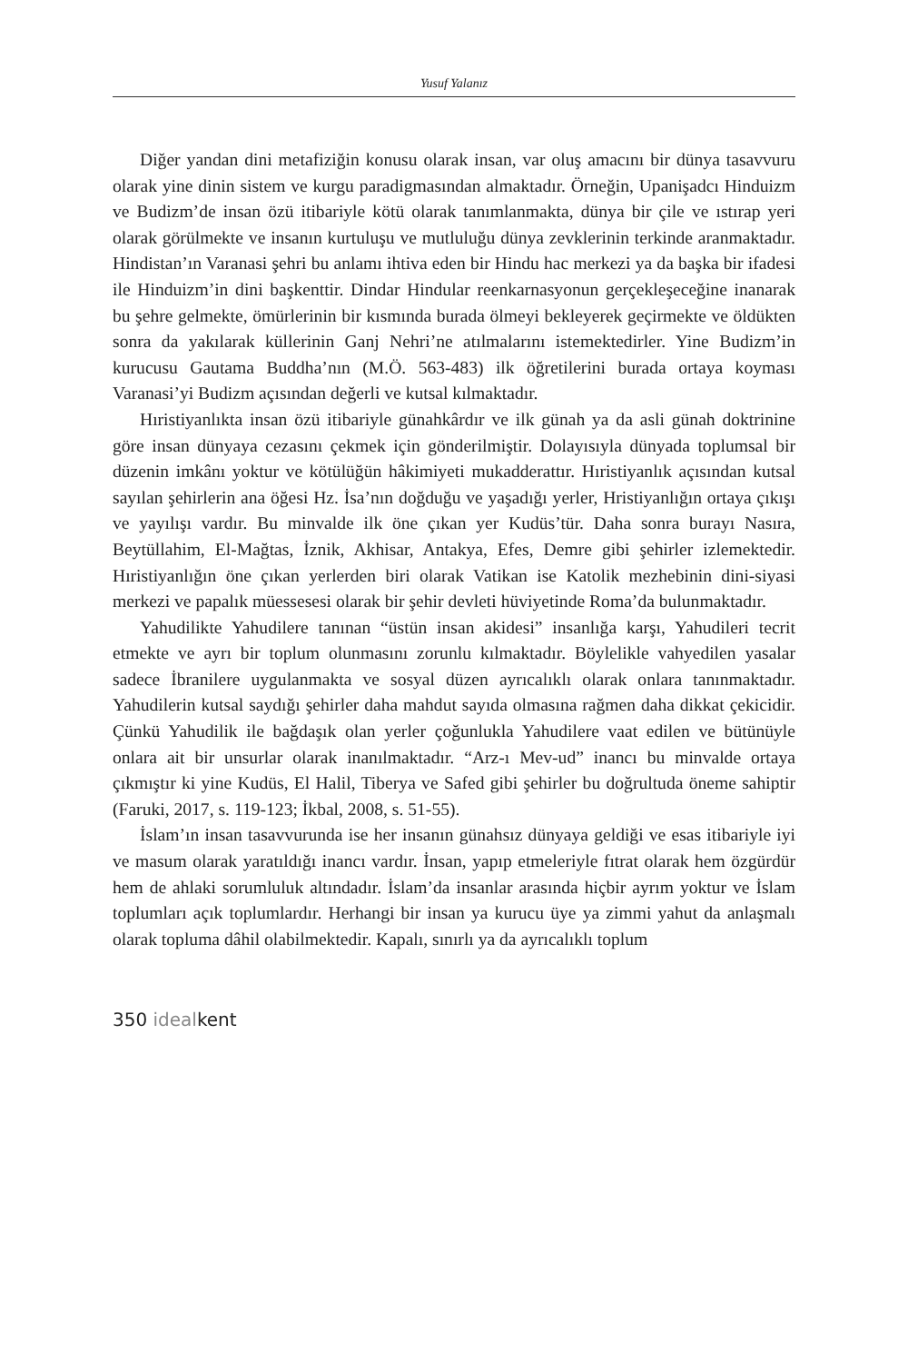Yusuf Yalanız
Diğer yandan dini metafiziğin konusu olarak insan, var oluş amacını bir dünya tasavvuru olarak yine dinin sistem ve kurgu paradigmasından almaktadır. Örneğin, Upanişadcı Hinduizm ve Budizm’de insan özü itibariyle kötü olarak tanımlanmakta, dünya bir çile ve ıstırap yeri olarak görülmekte ve insanın kurtuluşu ve mutluluğu dünya zevklerinin terkinde aranmaktadır. Hindistan’ın Varanasi şehri bu anlamı ihtiva eden bir Hindu hac merkezi ya da başka bir ifadesi ile Hinduizm’in dini başkenttir. Dindar Hindular reenkarnasyonun gerçekleşeceğine inanarak bu şehre gelmekte, ömürlerinin bir kısmında burada ölmeyi bekleyerek geçirmekte ve öldükten sonra da yakılarak küllerinin Ganj Nehri’ne atılmalarını istemektedirler. Yine Budizm’in kurucusu Gautama Buddha’nın (M.Ö. 563-483) ilk öğretilerini burada ortaya koyması Varanasi’yi Budizm açısından değerli ve kutsal kılmaktadır.
Hıristiyanlıkta insan özü itibariyle günahkârdır ve ilk günah ya da asli günah doktrinine göre insan dünyaya cezasını çekmek için gönderilmiştir. Dolayısıyla dünyada toplumsal bir düzenin imkânı yoktur ve kötülüğün hâkimiyeti mukadderattır. Hıristiyanlık açısından kutsal sayılan şehirlerin ana öğesi Hz. İsa’nın doğduğu ve yaşadığı yerler, Hristiyanlığın ortaya çıkışı ve yayılışı vardır. Bu minvalde ilk öne çıkan yer Kudüs’tür. Daha sonra burayı Nasıra, Beytüllahim, El-Mağtas, İznik, Akhisar, Antakya, Efes, Demre gibi şehirler izlemektedir. Hıristiyanlığın öne çıkan yerlerden biri olarak Vatikan ise Katolik mezhebinin dini-siyasi merkezi ve papalık müessesesi olarak bir şehir devleti hüviyetinde Roma’da bulunmaktadır.
Yahudilikte Yahudilere tanınan “üstün insan akidesi” insanlığa karşı, Yahudileri tecrit etmekte ve ayrı bir toplum olunmasını zorunlu kılmaktadır. Böylelikle vahyedilen yasalar sadece İbranilere uygulanmakta ve sosyal düzen ayrıcalıklı olarak onlara tanınmaktadır. Yahudilerin kutsal saydığı şehirler daha mahdut sayıda olmasına rağmen daha dikkat çekicidir. Çünkü Yahudilik ile bağdaşık olan yerler çoğunlukla Yahudilere vaat edilen ve bütünüyle onlara ait bir unsurlar olarak inanılmaktadır. “Arz-ı Mev-ud” inancı bu minvalde ortaya çıkmıştır ki yine Kudüs, El Halil, Tiberya ve Safed gibi şehirler bu doğrultuda öneme sahiptir (Faruki, 2017, s. 119-123; İkbal, 2008, s. 51-55).
İslam’ın insan tasavvurunda ise her insanın günahsız dünyaya geldiği ve esas itibariyle iyi ve masum olarak yaratıldığı inancı vardır. İnsan, yapıp etmeleriyle fıtrat olarak hem özgürdür hem de ahlaki sorumluluk altındadır. İslam’da insanlar arasında hiçbir ayrım yoktur ve İslam toplumları açık toplumlardır. Herhangi bir insan ya kurucu üye ya zimmi yahut da anlaşmalı olarak topluma dâhil olabilmektedir. Kapalı, sınırlı ya da ayrıcalıklı toplum
350 idealkent